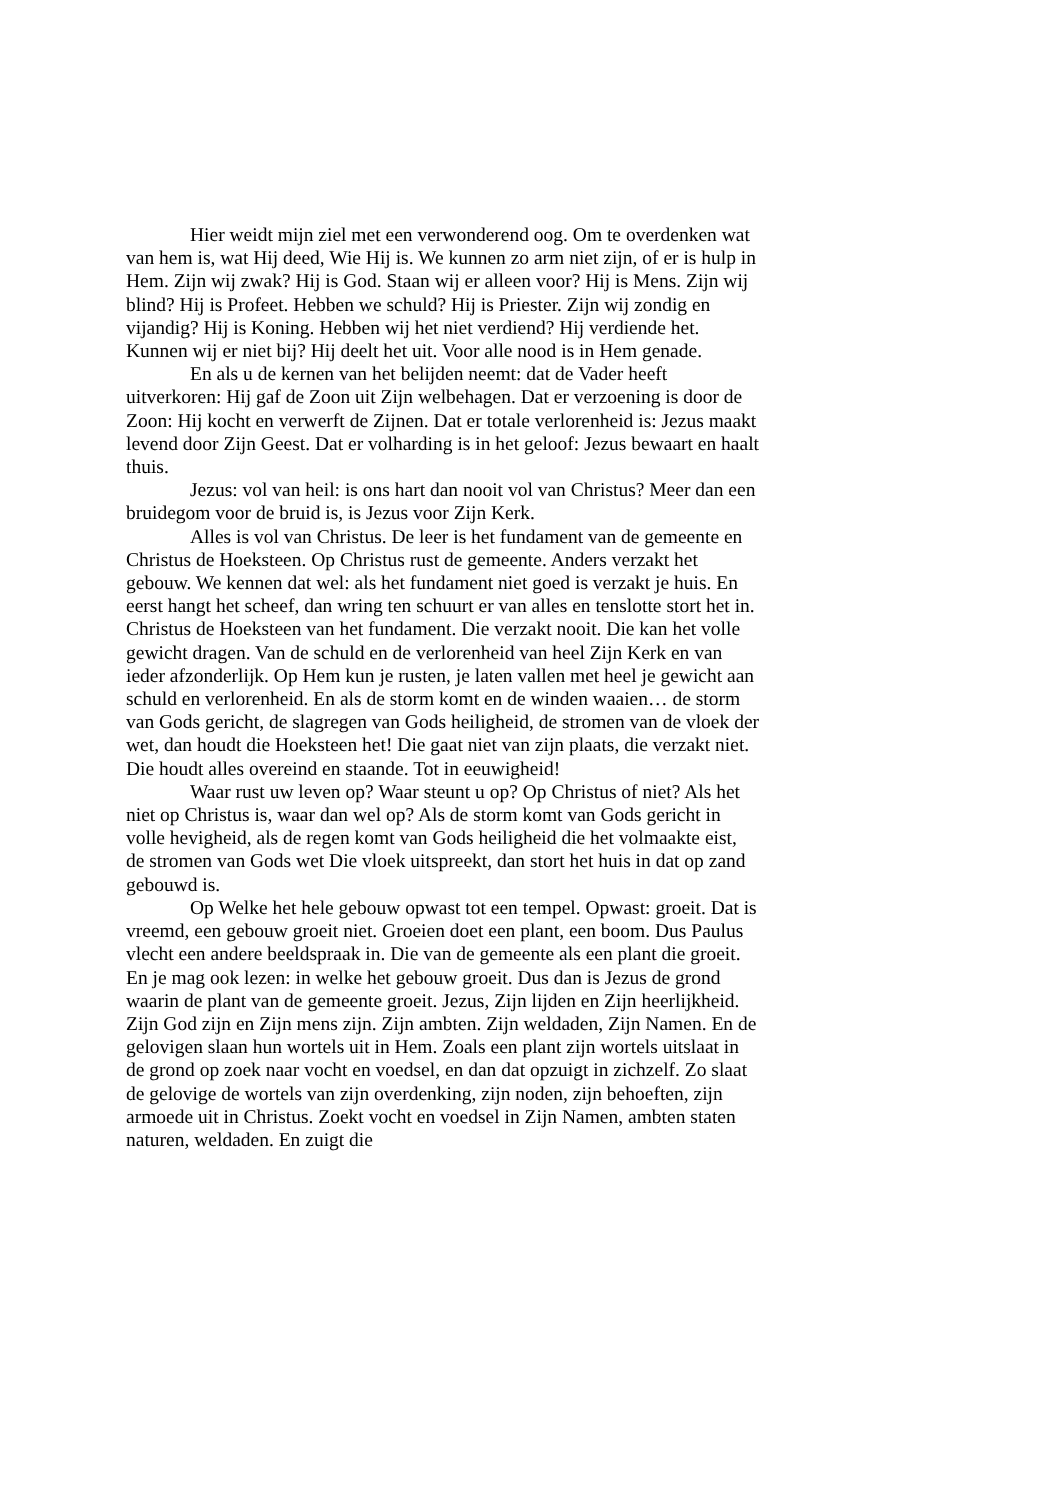Hier weidt mijn ziel met een verwonderend oog. Om te overdenken wat van hem is, wat Hij deed, Wie Hij is. We kunnen zo arm niet zijn, of er is hulp in Hem. Zijn wij zwak? Hij is God. Staan wij er alleen voor? Hij is Mens. Zijn wij blind? Hij is Profeet. Hebben we schuld? Hij is Priester. Zijn wij zondig en vijandig? Hij is Koning. Hebben wij het niet verdiend? Hij verdiende het. Kunnen wij er niet bij? Hij deelt het uit. Voor alle nood is in Hem genade.
En als u de kernen van het belijden neemt: dat de Vader heeft uitverkoren: Hij gaf de Zoon uit Zijn welbehagen. Dat er verzoening is door de Zoon: Hij kocht en verwerft de Zijnen. Dat er totale verlorenheid is: Jezus maakt levend door Zijn Geest. Dat er volharding is in het geloof: Jezus bewaart en haalt thuis.
Jezus: vol van heil: is ons hart dan nooit vol van Christus? Meer dan een bruidegom voor de bruid is, is Jezus voor Zijn Kerk.
Alles is vol van Christus. De leer is het fundament van de gemeente en Christus de Hoeksteen. Op Christus rust de gemeente. Anders verzakt het gebouw. We kennen dat wel: als het fundament niet goed is verzakt je huis. En eerst hangt het scheef, dan wring ten schuurt er van alles en tenslotte stort het in. Christus de Hoeksteen van het fundament. Die verzakt nooit. Die kan het volle gewicht dragen. Van de schuld en de verlorenheid van heel Zijn Kerk en van ieder afzonderlijk. Op Hem kun je rusten, je laten vallen met heel je gewicht aan schuld en verlorenheid. En als de storm komt en de winden waaien… de storm van Gods gericht, de slagregen van Gods heiligheid, de stromen van de vloek der wet, dan houdt die Hoeksteen het! Die gaat niet van zijn plaats, die verzakt niet. Die houdt alles overeind en staande. Tot in eeuwigheid!
Waar rust uw leven op? Waar steunt u op? Op Christus of niet? Als het niet op Christus is, waar dan wel op? Als de storm komt van Gods gericht in volle hevigheid, als de regen komt van Gods heiligheid die het volmaakte eist, de stromen van Gods wet Die vloek uitspreekt, dan stort het huis in dat op zand gebouwd is.
Op Welke het hele gebouw opwast tot een tempel. Opwast: groeit. Dat is vreemd, een gebouw groeit niet. Groeien doet een plant, een boom. Dus Paulus vlecht een andere beeldspraak in. Die van de gemeente als een plant die groeit. En je mag ook lezen: in welke het gebouw groeit. Dus dan is Jezus de grond waarin de plant van de gemeente groeit. Jezus, Zijn lijden en Zijn heerlijkheid. Zijn God zijn en Zijn mens zijn. Zijn ambten. Zijn weldaden, Zijn Namen. En de gelovigen slaan hun wortels uit in Hem. Zoals een plant zijn wortels uitslaat in de grond op zoek naar vocht en voedsel, en dan dat opzuigt in zichzelf. Zo slaat de gelovige de wortels van zijn overdenking, zijn noden, zijn behoeften, zijn armoede uit in Christus. Zoekt vocht en voedsel in Zijn Namen, ambten staten naturen, weldaden. En zuigt die